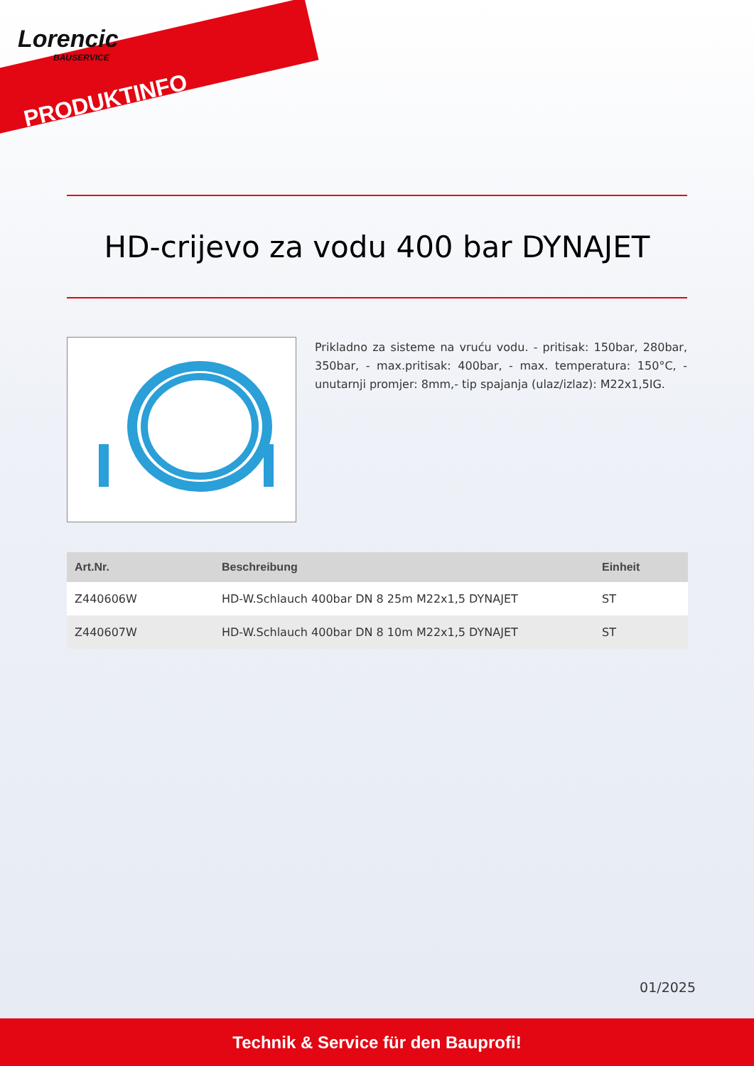Lorencic
BAUSERVICE
PRODUKTINFO
HD-crijevo za vodu 400 bar DYNAJET
Prikladno za sisteme na vruću vodu. - pritisak: 150bar, 280bar, 350bar, - max.pritisak: 400bar, - max. temperatura: 150°C, - unutarnji promjer: 8mm,- tip spajanja (ulaz/izlaz): M22x1,5IG.
| Art.Nr. | Beschreibung | Einheit |
| --- | --- | --- |
| Z440606W | HD-W.Schlauch 400bar DN 8 25m M22x1,5 DYNAJET | ST |
| Z440607W | HD-W.Schlauch 400bar DN 8 10m M22x1,5 DYNAJET | ST |
01/2025
Technik & Service für den Bauprofi!